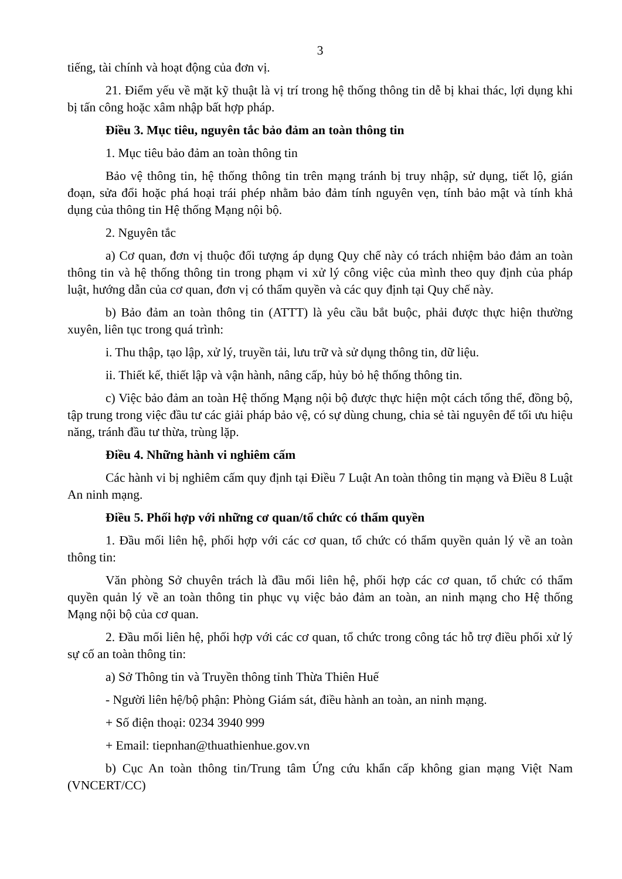3
tiếng, tài chính và hoạt động của đơn vị.
21. Điểm yếu về mặt kỹ thuật là vị trí trong hệ thống thông tin dễ bị khai thác, lợi dụng khi bị tấn công hoặc xâm nhập bất hợp pháp.
Điều 3. Mục tiêu, nguyên tắc bảo đảm an toàn thông tin
1. Mục tiêu bảo đảm an toàn thông tin
Bảo vệ thông tin, hệ thống thông tin trên mạng tránh bị truy nhập, sử dụng, tiết lộ, gián đoạn, sửa đổi hoặc phá hoại trái phép nhằm bảo đảm tính nguyên vẹn, tính bảo mật và tính khả dụng của thông tin Hệ thống Mạng nội bộ.
2. Nguyên tắc
a) Cơ quan, đơn vị thuộc đối tượng áp dụng Quy chế này có trách nhiệm bảo đảm an toàn thông tin và hệ thống thông tin trong phạm vi xử lý công việc của mình theo quy định của pháp luật, hướng dẫn của cơ quan, đơn vị có thẩm quyền và các quy định tại Quy chế này.
b) Bảo đảm an toàn thông tin (ATTT) là yêu cầu bắt buộc, phải được thực hiện thường xuyên, liên tục trong quá trình:
i. Thu thập, tạo lập, xử lý, truyền tải, lưu trữ và sử dụng thông tin, dữ liệu.
ii. Thiết kế, thiết lập và vận hành, nâng cấp, hủy bỏ hệ thống thông tin.
c) Việc bảo đảm an toàn Hệ thống Mạng nội bộ được thực hiện một cách tổng thể, đồng bộ, tập trung trong việc đầu tư các giải pháp bảo vệ, có sự dùng chung, chia sẻ tài nguyên để tối ưu hiệu năng, tránh đầu tư thừa, trùng lặp.
Điều 4. Những hành vi nghiêm cấm
Các hành vi bị nghiêm cấm quy định tại Điều 7 Luật An toàn thông tin mạng và Điều 8 Luật An ninh mạng.
Điều 5. Phối hợp với những cơ quan/tổ chức có thẩm quyền
1. Đầu mối liên hệ, phối hợp với các cơ quan, tổ chức có thẩm quyền quản lý về an toàn thông tin:
Văn phòng Sở chuyên trách là đầu mối liên hệ, phối hợp các cơ quan, tổ chức có thẩm quyền quản lý về an toàn thông tin phục vụ việc bảo đảm an toàn, an ninh mạng cho Hệ thống Mạng nội bộ của cơ quan.
2. Đầu mối liên hệ, phối hợp với các cơ quan, tổ chức trong công tác hỗ trợ điều phối xử lý sự cố an toàn thông tin:
a) Sở Thông tin và Truyền thông tỉnh Thừa Thiên Huế
- Người liên hệ/bộ phận: Phòng Giám sát, điều hành an toàn, an ninh mạng.
+ Số điện thoại: 0234 3940 999
+ Email: tiepnhan@thuathienhue.gov.vn
b) Cục An toàn thông tin/Trung tâm Ứng cứu khẩn cấp không gian mạng Việt Nam (VNCERT/CC)